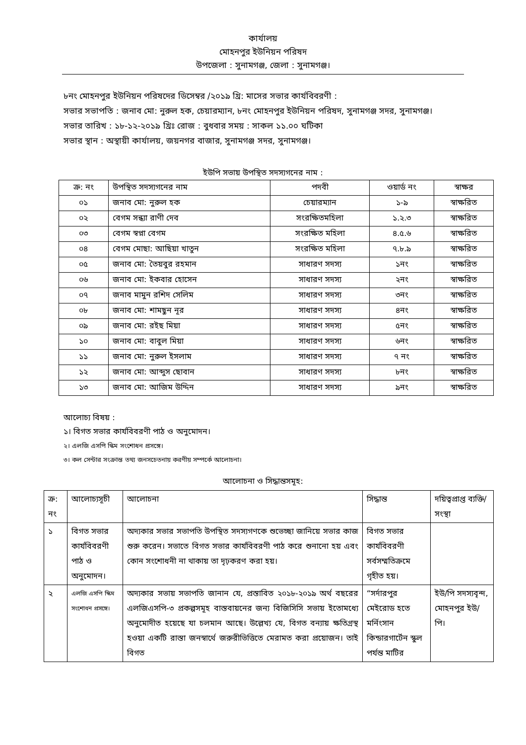কার্যালয়
মোহনপুর ইউনিয়ন পরিষদ
উপজেলা : সুনামগঞ্জ, জেলা : সুনামগঞ্জ।
৮নং মোহনপুর ইউনিয়ন পরিষদের ডিসেম্বর /২০১৯ খ্রি: মাসের সভার কার্যবিবরণী :
সভার সভাপতি : জনাব মো: নুরুল হক, চেয়ারম্যান, ৮নং মোহনপুর ইউনিয়ন পরিষদ, সুনামগঞ্জ সদর, সুনামগঞ্জ।
সভার তারিখ : ১৮-১২-২০১৯ খ্রিঃ রোজ : বুধবার সময় : সাকল ১১.০০ ঘটিকা
সভার স্থান : অস্থায়ী কার্যালয়, জয়নগর বাজার, সুনামগঞ্জ সদর, সুনামগঞ্জ।
ইউপি সভায় উপস্থিত সদস্যগনের নাম :
| ক্র: নং | উপস্থিত সদস্যগনের নাম | পদবী | ওয়ার্ড নং | স্বাক্ষর |
| --- | --- | --- | --- | --- |
| ০১ | জনাব মো: নুরুল হক | চেয়ারম্যান | ১-৯ | স্বাক্ষরিত |
| ০২ | বেগম সন্ধ্যা রাণী দেব | সংরক্ষিতমহিলা | ১.২.৩ | স্বাক্ষরিত |
| ০৩ | বেগম স্বপ্না বেগম | সংরক্ষিত মহিলা | ৪.৫.৬ | স্বাক্ষরিত |
| ০৪ | বেগম মোছা: আছিয়া খাতুন | সংরক্ষিত মহিলা | ৭.৮.৯ | স্বাক্ষরিত |
| ০৫ | জনাব মো: তৈয়বুর রহমান | সাধারণ সদস্য | ১নং | স্বাক্ষরিত |
| ০৬ | জনাব মো: ইকবার হোসেন | সাধারণ সদস্য | ২নং | স্বাক্ষরিত |
| ০৭ | জনাব মামুন রশিদ সেলিম | সাধারণ সদস্য | ৩নং | স্বাক্ষরিত |
| ০৮ | জনাব মো: শামছুন নূর | সাধারণ সদস্য | ৪নং | স্বাক্ষরিত |
| ০৯ | জনাব মো: রইছ মিয়া | সাধারণ সদস্য | ৫নং | স্বাক্ষরিত |
| ১০ | জনাব মো: বাবুল মিয়া | সাধারণ সদস্য | ৬নং | স্বাক্ষরিত |
| ১১ | জনাব মো: নুরুল ইসলাম | সাধারণ সদস্য | ৭ নং | স্বাক্ষরিত |
| ১২ | জনাব মো: আব্দুস ছোবান | সাধারণ সদস্য | ৮নং | স্বাক্ষরিত |
| ১৩ | জনাব মো: আজিম উদ্দিন | সাধারণ সদস্য | ৯নং | স্বাক্ষরিত |
আলোচ্য বিষয় :
১। বিগত সভার কার্যবিবরণী পাঠ ও অনুমোদন।
২। এলজি এসপি স্কিম সংশোধন প্রসঙ্গে।
৩। কল সেন্টার সংক্রান্ত তথ্য জনসচেতনায় করণীয় সম্পর্কে আলোচনা।
আলোচনা ও সিদ্ধান্তসমূহ:
| ক্র: নং | আলোচ্যসূচী | আলোচনা | সিদ্ধান্ত | দয়িত্বপ্রাপ্ত ব্যক্তি/সংস্থা |
| --- | --- | --- | --- | --- |
| ১ | বিগত সভার কার্যবিবরণী পাঠ ও অনুমোদন। | অদ্যকার সভার সভাপতি উপস্থিত সদস্যগণকে শুভেচ্ছা জানিয়ে সভার কাজ শুরু করেন। সভাতে বিগত সভার কার্যবিবরণী পাঠ করে শুনানো হয় এবং কোন সংশোধনী না থাকায় তা দৃঢ়করণ করা হয়। | বিগত সভার কার্যবিবরণী সর্বসম্মতিক্রমে গৃহীত হয়। | |
| ২ | এলজি এসপি স্কিম সংশোধন প্রসঙ্গে। | অদ্যকার সভায় সভাপতি জানান যে, প্রস্তাবিত ২০১৮-২০১৯ অর্থ বছরের এলজিএসপি-৩ প্রকল্পসমূহ বাস্তবায়নের জন্য বিজিসিসি সভায় ইতোমধ্যে অনুমোদীত হয়েছে যা চলমান আছে। উল্লেখ্য যে, বিগত বন্যায় ক্ষতিগ্রস্থ হওয়া একটি রাস্তা জনস্বার্থে জরুরীভিত্তিতে মেরামত করা প্রয়োজন। তাই বিগত | “সর্দারপুর মেইরোড হতে মর্নিংসান কিন্ডারগার্টেন স্কুল পর্যন্ত মাটির | ইউ/পি সদস্যবৃন্দ, মোহনপুর ইউ/পি। |